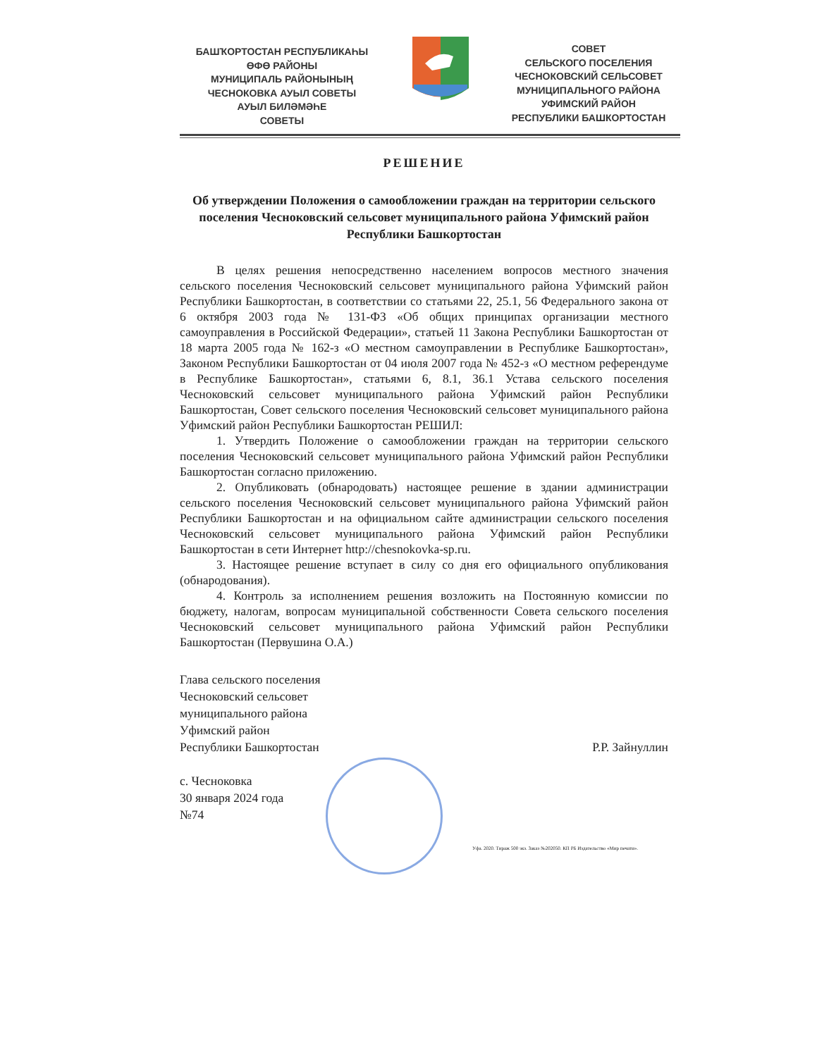БАШҠОРТОСТАН РЕСПУБЛИКАҺЫ
ӨФӨ РАЙОНЫ
МУНИЦИПАЛЬ РАЙОНЫНЫҢ
ЧЕСНОКОВКА АУЫЛ СОВЕТЫ
АУЫЛ БИЛӘМӘҺЕ
СОВЕТЫ
СОВЕТ
СЕЛЬСКОГО ПОСЕЛЕНИЯ
ЧЕСНОКОВСКИЙ СЕЛЬСОВЕТ
МУНИЦИПАЛЬНОГО РАЙОНА
УФИМСКИЙ РАЙОН
РЕСПУБЛИКИ БАШКОРТОСТАН
РЕШЕНИЕ
Об утверждении Положения о самообложении граждан на территории сельского поселения Чесноковский сельсовет муниципального района Уфимский район Республики Башкортостан
В целях решения непосредственно населением вопросов местного значения сельского поселения Чесноковский сельсовет муниципального района Уфимский район Республики Башкортостан, в соответствии со статьями 22, 25.1, 56 Федерального закона от 6 октября 2003 года № 131-ФЗ «Об общих принципах организации местного самоуправления в Российской Федерации», статьей 11 Закона Республики Башкортостан от 18 марта 2005 года № 162-з «О местном самоуправлении в Республике Башкортостан», Законом Республики Башкортостан от 04 июля 2007 года № 452-з «О местном референдуме в Республике Башкортостан», статьями 6, 8.1, 36.1 Устава сельского поселения Чесноковский сельсовет муниципального района Уфимский район Республики Башкортостан, Совет сельского поселения Чесноковский сельсовет муниципального района Уфимский район Республики Башкортостан РЕШИЛ:
1. Утвердить Положение о самообложении граждан на территории сельского поселения Чесноковский сельсовет муниципального района Уфимский район Республики Башкортостан согласно приложению.
2. Опубликовать (обнародовать) настоящее решение в здании администрации сельского поселения Чесноковский сельсовет муниципального района Уфимский район Республики Башкортостан и на официальном сайте администрации сельского поселения Чесноковский сельсовет муниципального района Уфимский район Республики Башкортостан в сети Интернет http://chesnokovka-sp.ru.
3. Настоящее решение вступает в силу со дня его официального опубликования (обнародования).
4. Контроль за исполнением решения возложить на Постоянную комиссии по бюджету, налогам, вопросам муниципальной собственности Совета сельского поселения Чесноковский сельсовет муниципального района Уфимский район Республики Башкортостан (Первушина О.А.)
Глава сельского поселения
Чесноковский сельсовет
муниципального района
Уфимский район
Республики Башкортостан
Р.Р. Зайнуллин
с. Чесноковка
30 января 2024 года
№74
Уфа. 2020. Тираж 500 экз. Заказ №202050. КП РБ Издательство «Мир печати».